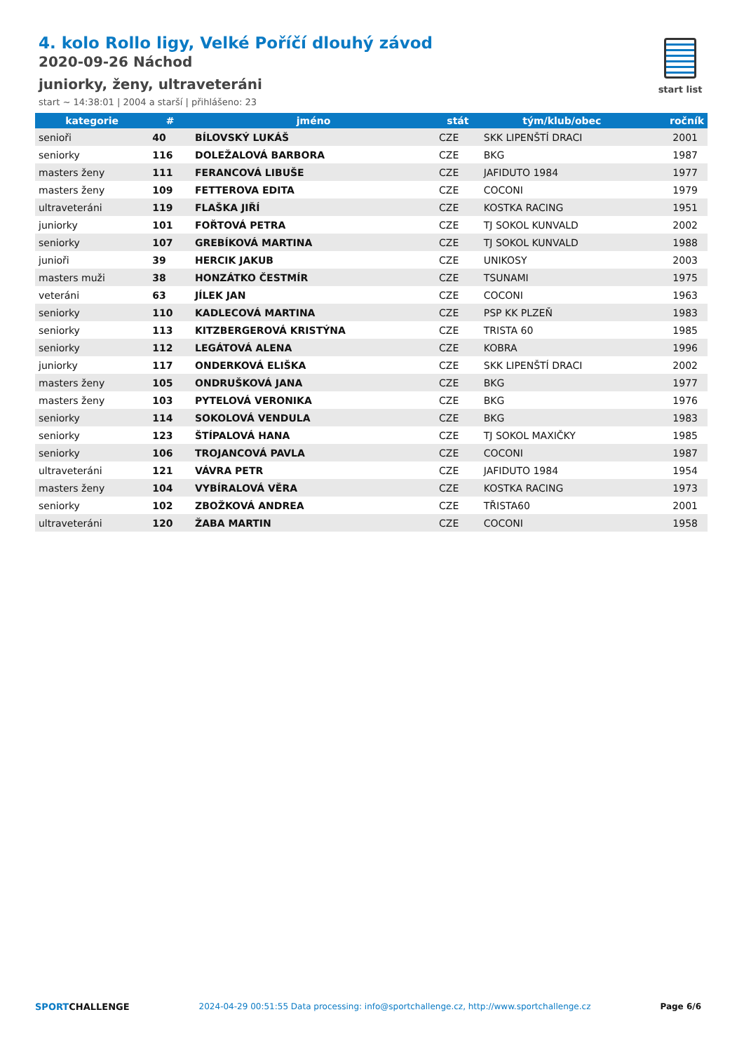4. kolo Rollo ligy, Velké Poříčí dlouhý závod
2020-09-26 Náchod
juniorky, ženy, ultraveteráni
start ~ 14:38:01 | 2004 a starší | přihlášeno: 23
start list
| kategorie | # | jméno | stát | tým/klub/obec | ročník |
| --- | --- | --- | --- | --- | --- |
| senioři | 40 | BÍLOVSKÝ LUKÁŠ | CZE | SKK LIPENŠTÍ DRACI | 2001 |
| seniorky | 116 | DOLEŽALOVÁ BARBORA | CZE | BKG | 1987 |
| masters ženy | 111 | FERANCOVÁ LIBUŠE | CZE | JAFIDUTO 1984 | 1977 |
| masters ženy | 109 | FETTEROVA EDITA | CZE | COCONI | 1979 |
| ultraveteráni | 119 | FLAŠKA JIŘÍ | CZE | KOSTKA RACING | 1951 |
| juniorky | 101 | FOŘTOVÁ PETRA | CZE | TJ SOKOL KUNVALD | 2002 |
| seniorky | 107 | GREBÍKOVÁ MARTINA | CZE | TJ SOKOL KUNVALD | 1988 |
| junioři | 39 | HERCIK JAKUB | CZE | UNIKOSY | 2003 |
| masters muži | 38 | HONZÁTKO ČESTMÍR | CZE | TSUNAMI | 1975 |
| veteráni | 63 | JÍLEK JAN | CZE | COCONI | 1963 |
| seniorky | 110 | KADLECOVÁ MARTINA | CZE | PSP KK PLZEŇ | 1983 |
| seniorky | 113 | KITZBERGEROVÁ KRISTÝNA | CZE | TRISTA 60 | 1985 |
| seniorky | 112 | LEGÁTOVÁ ALENA | CZE | KOBRA | 1996 |
| juniorky | 117 | ONDERKOVÁ ELIŠKA | CZE | SKK LIPENŠTÍ DRACI | 2002 |
| masters ženy | 105 | ONDRUŠKOVÁ JANA | CZE | BKG | 1977 |
| masters ženy | 103 | PYTELOVÁ VERONIKA | CZE | BKG | 1976 |
| seniorky | 114 | SOKOLOVÁ VENDULA | CZE | BKG | 1983 |
| seniorky | 123 | ŠTÍPALOVÁ HANA | CZE | TJ SOKOL MAXIČKY | 1985 |
| seniorky | 106 | TROJANCOVÁ PAVLA | CZE | COCONI | 1987 |
| ultraveteráni | 121 | VÁVRA PETR | CZE | JAFIDUTO 1984 | 1954 |
| masters ženy | 104 | VYBÍRALOVÁ VĚRA | CZE | KOSTKA RACING | 1973 |
| seniorky | 102 | ZBOŽKOVÁ ANDREA | CZE | TŘISTA60 | 2001 |
| ultraveteráni | 120 | ŽABA MARTIN | CZE | COCONI | 1958 |
SPORTCHALLENGE 2024-04-29 00:51:55 Data processing: info@sportchallenge.cz, http://www.sportchallenge.cz
Page 6/6